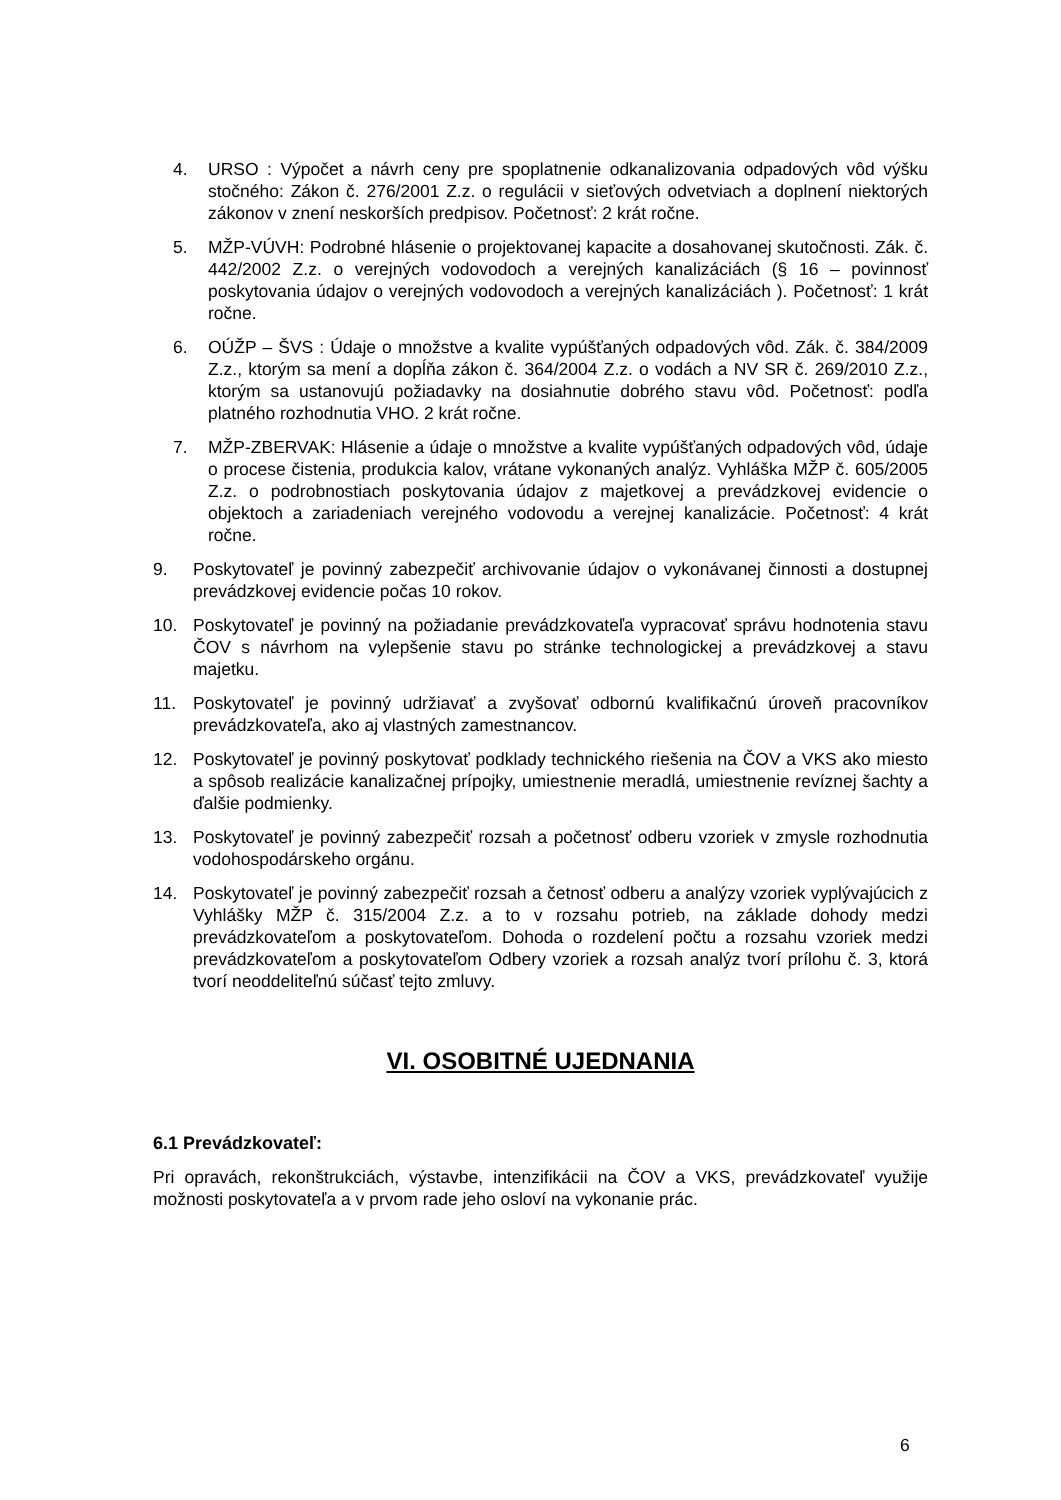4. URSO : Výpočet a návrh ceny pre spoplatnenie odkanalizovania odpadových vôd výšku stočného: Zákon č. 276/2001 Z.z. o regulácii v sieťových odvetviach a doplnení niektorých zákonov v znení neskorších predpisov. Početnosť: 2 krát ročne.
5. MŽP-VÚVH: Podrobné hlásenie o projektovanej kapacite a dosahovanej skutočnosti. Zák. č. 442/2002 Z.z. o verejných vodovodoch a verejných kanalizáciách (§ 16 – povinnosť poskytovania údajov o verejných vodovodoch a verejných kanalizáciách ). Početnosť: 1 krát ročne.
6. OÚŽP – ŠVS : Údaje o množstve a kvalite vypúšťaných odpadových vôd. Zák. č. 384/2009 Z.z., ktorým sa mení a dopĺňa zákon č. 364/2004 Z.z. o vodách a NV SR č. 269/2010 Z.z., ktorým sa ustanovujú požiadavky na dosiahnutie dobrého stavu vôd. Početnosť: podľa platného rozhodnutia VHO. 2 krát ročne.
7. MŽP-ZBERVAK: Hlásenie a údaje o množstve a kvalite vypúšťaných odpadových vôd, údaje o procese čistenia, produkcia kalov, vrátane vykonaných analýz. Vyhláška MŽP č. 605/2005 Z.z. o podrobnostiach poskytovania údajov z majetkovej a prevádzkovej evidencie o objektoch a zariadeniach verejného vodovodu a verejnej kanalizácie. Početnosť: 4 krát ročne.
9. Poskytovateľ je povinný zabezpečiť archivovanie údajov o vykonávanej činnosti a dostupnej prevádzkovej evidencie počas 10 rokov.
10. Poskytovateľ je povinný na požiadanie prevádzkovateľa vypracovať správu hodnotenia stavu ČOV s návrhom na vylepšenie stavu po stránke technologickej a prevádzkovej a stavu majetku.
11. Poskytovateľ je povinný udržiavať a zvyšovať odbornú kvalifikačnú úroveň pracovníkov prevádzkovateľa, ako aj vlastných zamestnancov.
12. Poskytovateľ je povinný poskytovať podklady technického riešenia na ČOV a VKS ako miesto a spôsob realizácie kanalizačnej prípojky, umiestnenie meradlá, umiestnenie revíznej šachty a ďalšie podmienky.
13. Poskytovateľ je povinný zabezpečiť rozsah a početnosť odberu vzoriek v zmysle rozhodnutia vodohospodárskeho orgánu.
14. Poskytovateľ je povinný zabezpečiť rozsah a četnosť odberu a analýzy vzoriek vyplývajúcich z Vyhlášky MŽP č. 315/2004 Z.z. a to v rozsahu potrieb, na základe dohody medzi prevádzkovateľom a poskytovateľom. Dohoda o rozdelení počtu a rozsahu vzoriek medzi prevádzkovateľom a poskytovateľom Odbery vzoriek a rozsah analýz tvorí prílohu č. 3, ktorá tvorí neoddeliteľnú súčasť tejto zmluvy.
VI. OSOBITNÉ UJEDNANIA
6.1 Prevádzkovateľ:
Pri opravách, rekonštrukciách, výstavbe, intenzifikácii na ČOV a VKS, prevádzkovateľ využije možnosti poskytovateľa a v prvom rade jeho osloví na vykonanie prác.
6